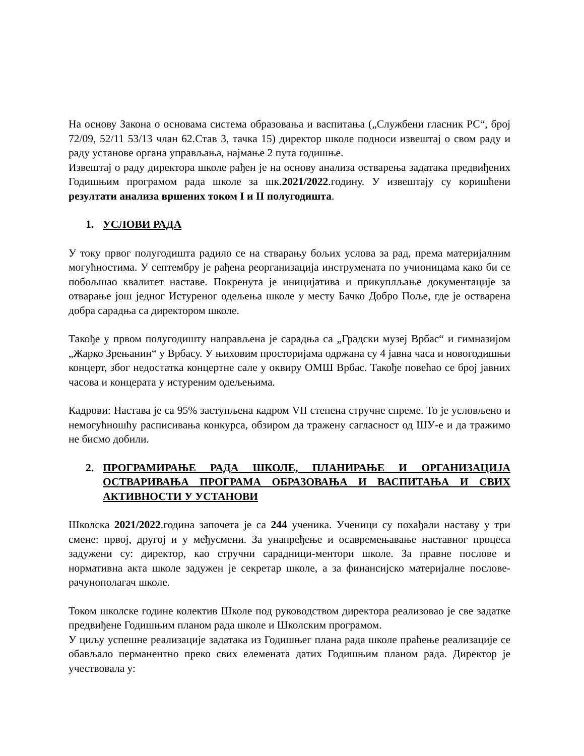На основу Закона о основама система образовања и васпитања („Службени гласник РС“, број 72/09, 52/11 53/13 члан 62.Став 3, тачка 15) директор школе подноси извештај о свом раду и раду установе органа управљања, најмање 2 пута годишње.
Извештај о раду директора школе рађен је на основу анализа остварења задатака предвиђених Годишњим програмом рада школе за шк.2021/2022.годину. У извештају су коришћени резултати анализа вршених током I и II полугодишта.
1. УСЛОВИ РАДА
У току првог полугодишта радило се на стварању бољих услова за рад, према материјалним могућностима. У септембру је рађена реорганизација инструмената по учионицама како би се побољшао квалитет наставе. Покренута је иницијатива и прикуплљање документације за отварање још једног Истуреног одељења школе у месту Бачко Добро Поље, где је остварена добра сарадња са директором школе.
Такође у првом полугодишту направљена је сарадња са „Градски музеј Врбас“ и гимназијом „Жарко Зрењанин“ у Врбасу. У њиховим просторијама одржана су 4 јавна часа и новогодишњи концерт, због недостатка концертне сале у оквиру ОМШ Врбас. Такође повећао се број јавних часова и концерата у истуреним одељењима.
Кадрови: Настава је са 95% заступљена кадром VII степена стручне спреме. То је условљено и немогућношћу расписивања конкурса, обзиром да тражену сагласност од ШУ-е и да тражимо не бисмо добили.
2. ПРОГРАМИРАЊЕ РАДА ШКОЛЕ, ПЛАНИРАЊЕ И ОРГАНИЗАЦИЈА ОСТВАРИВАЊА ПРОГРАМА ОБРАЗОВАЊА И ВАСПИТАЊА И СВИХ АКТИВНОСТИ У УСТАНОВИ
Школска 2021/2022.година започета је са 244 ученика. Ученици су похађали наставу у три смене: првој, другој и у међусмени. За унапређење и осавремењавање наставног процеса задужени су: директор, као стручни сарадници-ментори школе. За правне послове и нормативна акта школе задужен је секретар школе, а за финансијско материјалне послове-рачунополагач школе.
Током школске године колектив Школе под руководством директора реализовао је све задатке предвиђене Годишњим планом рада школе и Школским програмом.
У циљу успешне реализације задатака из Годишњег плана рада школе праћење реализације се обављало перманентно преко свих елемената датих Годишњим планом рада. Директор је учествовала у: